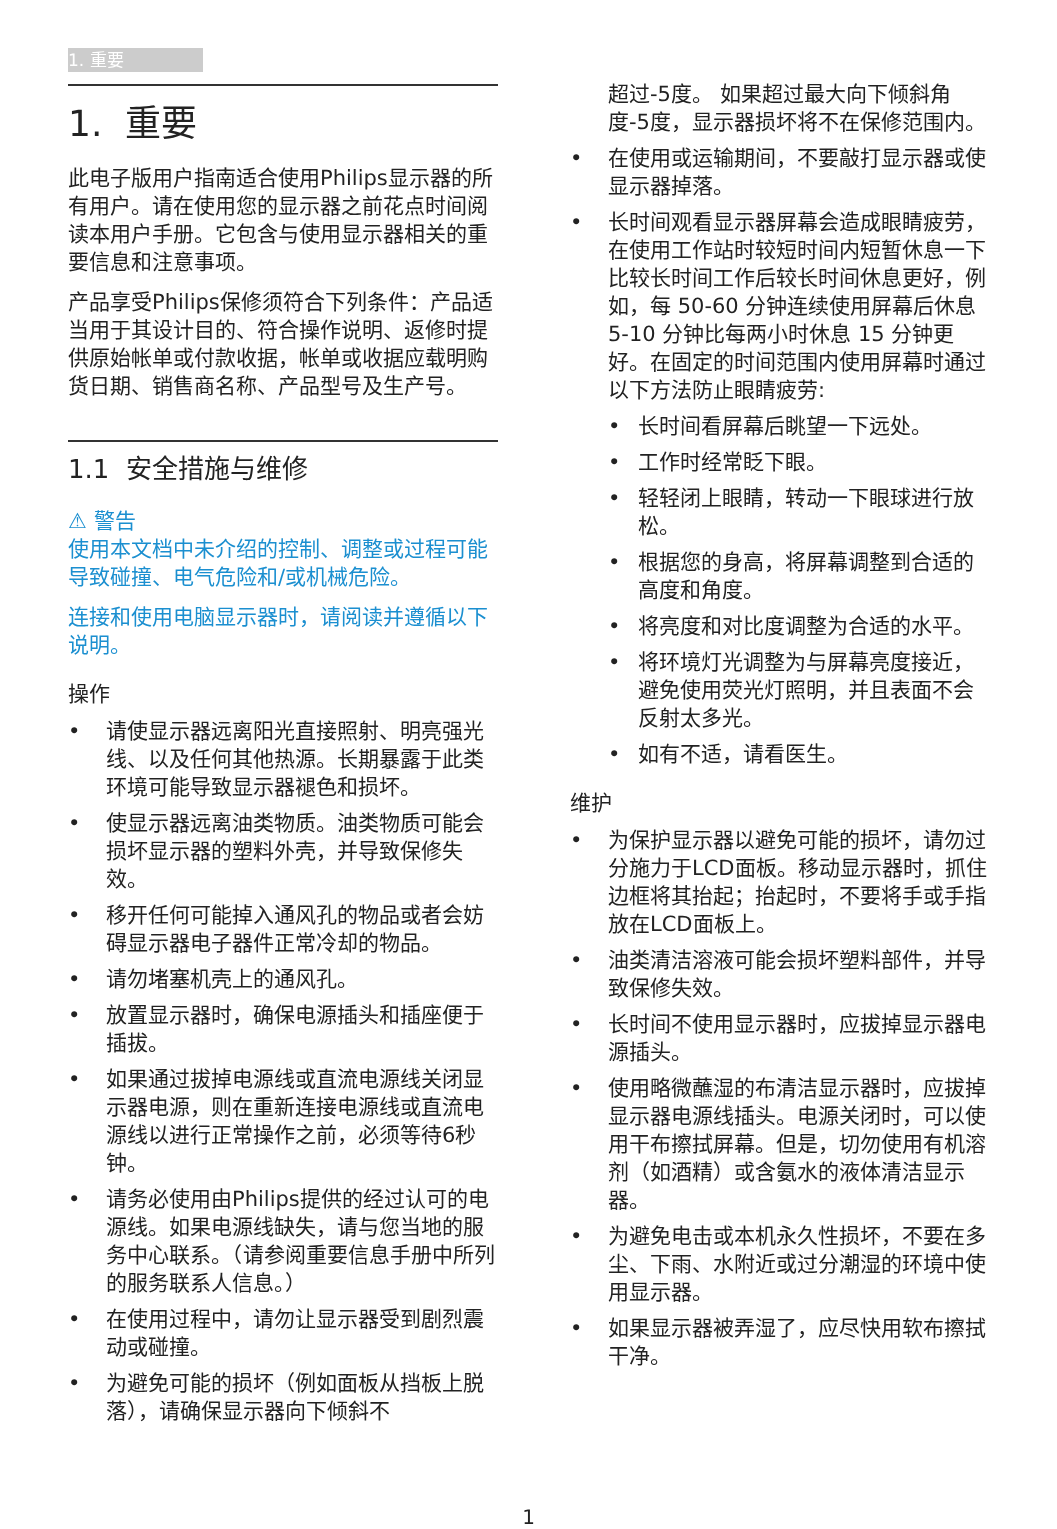1. 重要
1. 重要
此电子版用户指南适合使用Philips显示器的所有用户。请在使用您的显示器之前花点时间阅读本用户手册。它包含与使用显示器相关的重要信息和注意事项。
产品享受Philips保修须符合下列条件：产品适当用于其设计目的、符合操作说明、返修时提供原始帐单或付款收据，帐单或收据应载明购货日期、销售商名称、产品型号及生产号。
1.1 安全措施与维修
⚠ 警告
使用本文档中未介绍的控制、调整或过程可能导致碰撞、电气危险和/或机械危险。
连接和使用电脑显示器时，请阅读并遵循以下说明。
操作
• 请使显示器远离阳光直接照射、明亮强光线、以及任何其他热源。长期暴露于此类环境可能导致显示器褪色和损坏。
• 使显示器远离油类物质。油类物质可能会损坏显示器的塑料外壳，并导致保修失效。
• 移开任何可能掉入通风孔的物品或者会妨碍显示器电子器件正常冷却的物品。
• 请勿堵塞机壳上的通风孔。
• 放置显示器时，确保电源插头和插座便于插拔。
• 如果通过拔掉电源线或直流电源线关闭显示器电源，则在重新连接电源线或直流电源线以进行正常操作之前，必须等待6秒钟。
• 请务必使用由Philips提供的经过认可的电源线。如果电源线缺失，请与您当地的服务中心联系。（请参阅重要信息手册中所列的服务联系人信息。）
• 在使用过程中，请勿让显示器受到剧烈震动或碰撞。
• 为避免可能的损坏（例如面板从挡板上脱落），请确保显示器向下倾斜不
超过-5度。 如果超过最大向下倾斜角度-5度，显示器损坏将不在保修范围内。
• 在使用或运输期间，不要敲打显示器或使显示器掉落。
• 长时间观看显示器屏幕会造成眼睛疲劳，在使用工作站时较短时间内短暂休息一下比较长时间工作后较长时间休息更好，例如，每 50-60 分钟连续使用屏幕后休息 5-10 分钟比每两小时休息 15 分钟更好。在固定的时间范围内使用屏幕时通过以下方法防止眼睛疲劳:
• 长时间看屏幕后眺望一下远处。
• 工作时经常眨下眼。
• 轻轻闭上眼睛，转动一下眼球进行放松。
• 根据您的身高，将屏幕调整到合适的高度和角度。
• 将亮度和对比度调整为合适的水平。
• 将环境灯光调整为与屏幕亮度接近，避免使用荧光灯照明，并且表面不会反射太多光。
• 如有不适，请看医生。
维护
• 为保护显示器以避免可能的损坏，请勿过分施力于LCD面板。移动显示器时，抓住边框将其抬起；抬起时，不要将手或手指放在LCD面板上。
• 油类清洁溶液可能会损坏塑料部件，并导致保修失效。
• 长时间不使用显示器时，应拔掉显示器电源插头。
• 使用略微蘸湿的布清洁显示器时，应拔掉显示器电源线插头。电源关闭时，可以使用干布擦拭屏幕。但是，切勿使用有机溶剂（如酒精）或含氨水的液体清洁显示器。
• 为避免电击或本机永久性损坏，不要在多尘、下雨、水附近或过分潮湿的环境中使用显示器。
• 如果显示器被弄湿了，应尽快用软布擦拭干净。
1